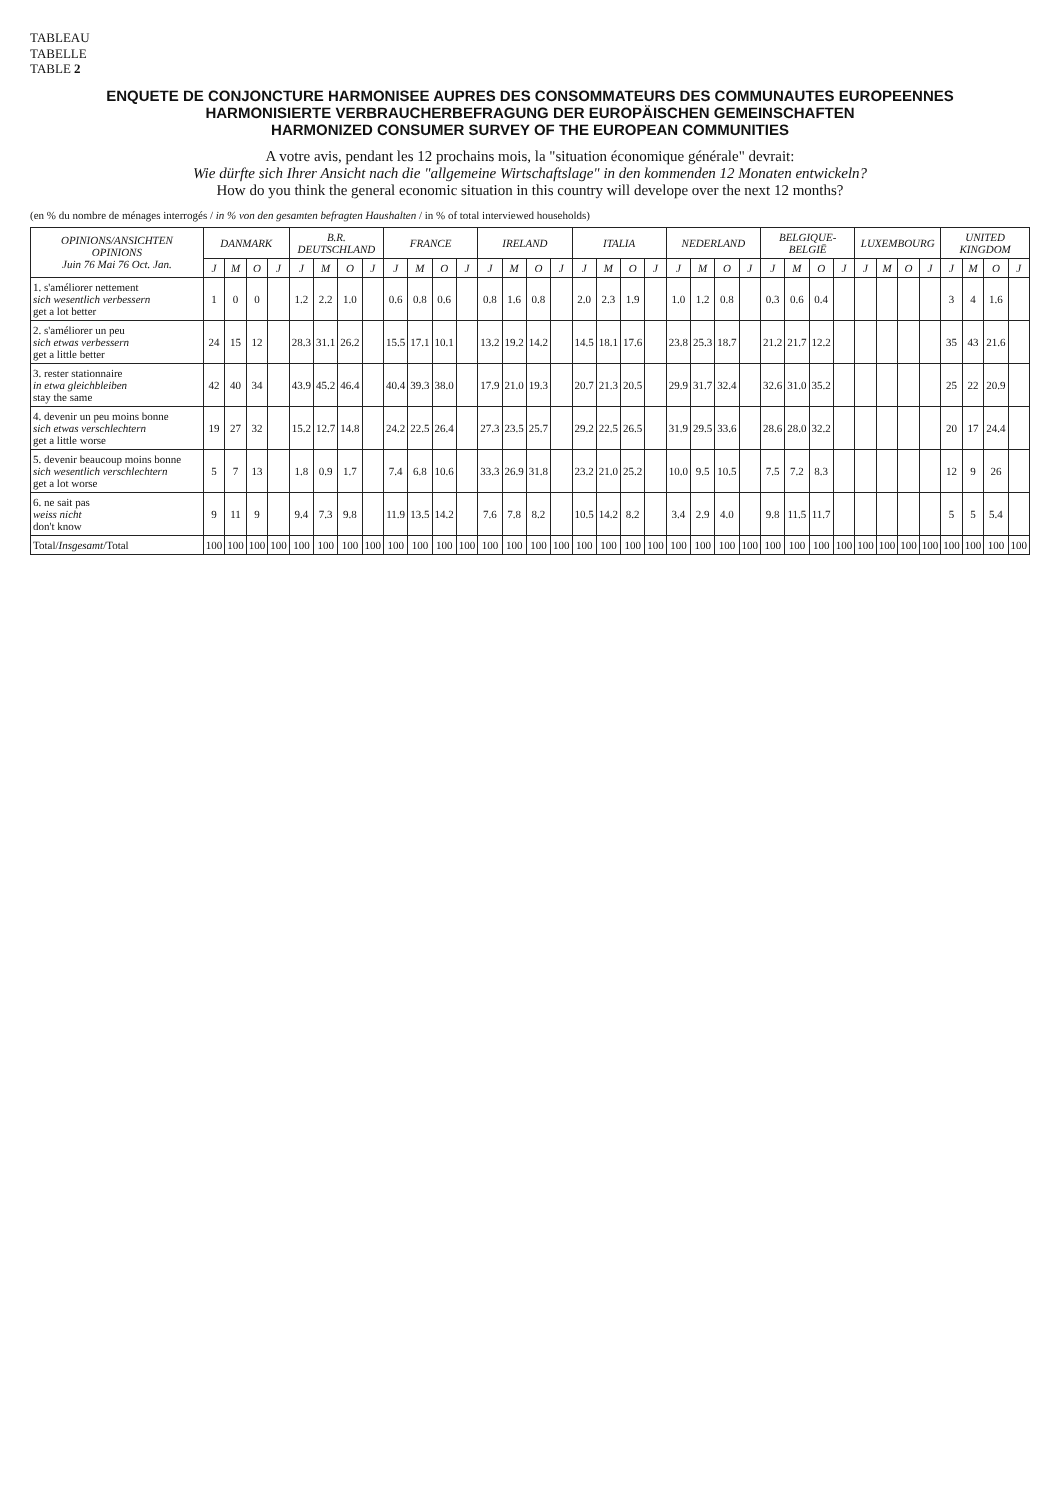TABLEAU
TABELLE
TABLE 2
ENQUETE DE CONJONCTURE HARMONISEE AUPRES DES CONSOMMATEURS DES COMMUNAUTES EUROPEENNES
HARMONISIERTE VERBRAUCHERBEFRAGUNG DER EUROPÄISCHEN GEMEINSCHAFTEN
HARMONIZED CONSUMER SURVEY OF THE EUROPEAN COMMUNITIES
A votre avis, pendant les 12 prochains mois, la "situation économique générale" devrait:
Wie dürfte sich Ihrer Ansicht nach die "allgemeine Wirtschaftslage" in den kommenden 12 Monaten entwickeln?
How do you think the general economic situation in this country will develope over the next 12 months?
(en % du nombre de ménages interrogés / in % von den gesamten befragten Haushalten / in % of total interviewed households)
| OPINIONS/ ANSICHTEN OPINIONS Juin 76 Mai 76 Oct. Jan. | DANMARK | | | | B.R. DEUTSCHLAND | | | | FRANCE | | | | IRELAND | | | | ITALIA | | | | NEDERLAND | | | | BELGIQUE-BELGIË | | | | LUXEMBOURG | | | | UNITED KINGDOM | | | |
| --- | --- | --- | --- | --- | --- | --- | --- | --- | --- | --- | --- | --- | --- | --- | --- | --- | --- | --- | --- | --- | --- | --- | --- | --- | --- | --- | --- | --- | --- | --- | --- | --- | --- | --- | --- | --- |
| | J | M | O | J | J | M | O | J | J | M | O | J | J | M | O | J | J | M | O | J | J | M | O | J | J | M | O | J | J | M | O | J | J | M | O | J |
| 1. s'améliorer nettement sich wesentlich verbessern get a lot better | 1 | 0 | 0 | | 1.2 | 2.2 | 1.0 | | 0.6 | 0.8 | 0.6 | | 0.8 | 1.6 | 0.8 | | 2.0 | 2.3 | 1.9 | | 1.0 | 1.2 | 0.8 | | 0.3 | 0.6 | 0.4 | | | | | | 3 | 4 | 1.6 | |
| 2. s'améliorer un peu sich etwas verbessern get a little better | 24 | 15 | 12 | | 28.3 | 31.1 | 26.2 | | 15.5 | 17.1 | 10.1 | | 13.2 | 19.2 | 14.2 | | 14.5 | 18.1 | 17.6 | | 23.8 | 25.3 | 18.7 | | 21.2 | 21.7 | 12.2 | | | | | | 35 | 43 | 21.6 | |
| 3. rester stationnaire in etwa gleichbleiben stay the same | 42 | 40 | 34 | | 43.9 | 45.2 | 46.4 | | 40.4 | 39.3 | 38.0 | | 17.9 | 21.0 | 19.3 | | 20.7 | 21.3 | 20.5 | | 29.9 | 31.7 | 32.4 | | 32.6 | 31.0 | 35.2 | | | | | | 25 | 22 | 20.9 | |
| 4. devenir un peu moins bonne sich etwas verschlechtern get a little worse | 19 | 27 | 32 | | 15.2 | 12.7 | 14.8 | | 24.2 | 22.5 | 26.4 | | 27.3 | 23.5 | 25.7 | | 29.2 | 22.5 | 26.5 | | 31.9 | 29.5 | 33.6 | | 28.6 | 28.0 | 32.2 | | | | | | 20 | 17 | 24.4 | |
| 5. devenir beaucoup moins bonne sich wesentlich verschlechtern get a lot worse | 5 | 7 | 13 | | 1.8 | 0.9 | 1.7 | | 7.4 | 6.8 | 10.6 | | 33.3 | 26.9 | 31.8 | | 23.2 | 21.0 | 25.2 | | 10.0 | 9.5 | 10.5 | | 7.5 | 7.2 | 8.3 | | | | | | 12 | 9 | 26 | |
| 6. ne sait pas weiss nicht don't know | 9 | 11 | 9 | | 9.4 | 7.3 | 9.8 | | 11.9 | 13.5 | 14.2 | | 7.6 | 7.8 | 8.2 | | 10.5 | 14.2 | 8.2 | | 3.4 | 2.9 | 4.0 | | 9.8 | 11.5 | 11.7 | | | | | | 5 | 5 | 5.4 | |
| Total/ Insgesamt /Total | 100 | 100 | 100 | 100 | 100 | 100 | 100 | 100 | 100 | 100 | 100 | 100 | 100 | 100 | 100 | 100 | 100 | 100 | 100 | 100 | 100 | 100 | 100 | 100 | 100 | 100 | 100 | 100 | 100 | 100 | 100 | 100 | 100 | 100 | 100 | 100 |